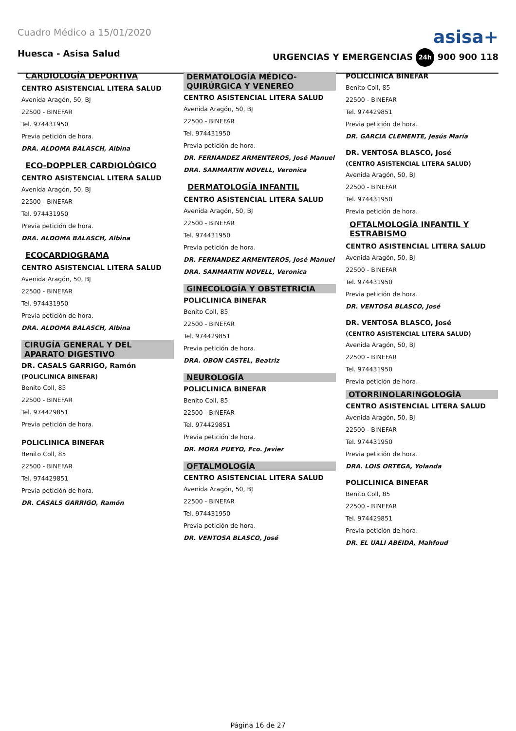Cuadro Médico a 15/01/2020
asisa+
Huesca - Asisa Salud URGENCIAS Y EMERGENCIAS 24h 900 900 118
CARDIOLOGÍA DEPORTIVA
CENTRO ASISTENCIAL LITERA SALUD
Avenida Aragón, 50, BJ
22500 - BINEFAR
Tel. 974431950
Previa petición de hora.
DRA. ALDOMA BALASCH, Albina
ECO-DOPPLER CARDIOLÓGICO
CENTRO ASISTENCIAL LITERA SALUD
Avenida Aragón, 50, BJ
22500 - BINEFAR
Tel. 974431950
Previa petición de hora.
DRA. ALDOMA BALASCH, Albina
ECOCARDIOGRAMA
CENTRO ASISTENCIAL LITERA SALUD
Avenida Aragón, 50, BJ
22500 - BINEFAR
Tel. 974431950
Previa petición de hora.
DRA. ALDOMA BALASCH, Albina
CIRUGÍA GENERAL Y DEL APARATO DIGESTIVO
DR. CASALS GARRIGO, Ramón
(POLICLINICA BINEFAR)
Benito Coll, 85
22500 - BINEFAR
Tel. 974429851
Previa petición de hora.
POLICLINICA BINEFAR
Benito Coll, 85
22500 - BINEFAR
Tel. 974429851
Previa petición de hora.
DR. CASALS GARRIGO, Ramón
DERMATOLOGÍA MÉDICO-QUIRÚRGICA Y VENEREO
CENTRO ASISTENCIAL LITERA SALUD
Avenida Aragón, 50, BJ
22500 - BINEFAR
Tel. 974431950
Previa petición de hora.
DR. FERNANDEZ ARMENTEROS, José Manuel
DRA. SANMARTIN NOVELL, Veronica
DERMATOLOGÍA INFANTIL
CENTRO ASISTENCIAL LITERA SALUD
Avenida Aragón, 50, BJ
22500 - BINEFAR
Tel. 974431950
Previa petición de hora.
DR. FERNANDEZ ARMENTEROS, José Manuel
DRA. SANMARTIN NOVELL, Veronica
GINECOLOGÍA Y OBSTETRICIA
POLICLINICA BINEFAR
Benito Coll, 85
22500 - BINEFAR
Tel. 974429851
Previa petición de hora.
DRA. OBON CASTEL, Beatriz
NEUROLOGÍA
POLICLINICA BINEFAR
Benito Coll, 85
22500 - BINEFAR
Tel. 974429851
Previa petición de hora.
DR. MORA PUEYO, Fco. Javier
OFTALMOLOGÍA
CENTRO ASISTENCIAL LITERA SALUD
Avenida Aragón, 50, BJ
22500 - BINEFAR
Tel. 974431950
Previa petición de hora.
DR. VENTOSA BLASCO, José
POLICLINICA BINEFAR
Benito Coll, 85
22500 - BINEFAR
Tel. 974429851
Previa petición de hora.
DR. GARCIA CLEMENTE, Jesús María
DR. VENTOSA BLASCO, José
(CENTRO ASISTENCIAL LITERA SALUD)
Avenida Aragón, 50, BJ
22500 - BINEFAR
Tel. 974431950
Previa petición de hora.
OFTALMOLOGÍA INFANTIL Y ESTRABISMO
CENTRO ASISTENCIAL LITERA SALUD
Avenida Aragón, 50, BJ
22500 - BINEFAR
Tel. 974431950
Previa petición de hora.
DR. VENTOSA BLASCO, José
DR. VENTOSA BLASCO, José
(CENTRO ASISTENCIAL LITERA SALUD)
Avenida Aragón, 50, BJ
22500 - BINEFAR
Tel. 974431950
Previa petición de hora.
OTORRINOLARINGOLOGÍA
CENTRO ASISTENCIAL LITERA SALUD
Avenida Aragón, 50, BJ
22500 - BINEFAR
Tel. 974431950
Previa petición de hora.
DRA. LOIS ORTEGA, Yolanda
POLICLINICA BINEFAR
Benito Coll, 85
22500 - BINEFAR
Tel. 974429851
Previa petición de hora.
DR. EL UALI ABEIDA, Mahfoud
Página 16 de 27